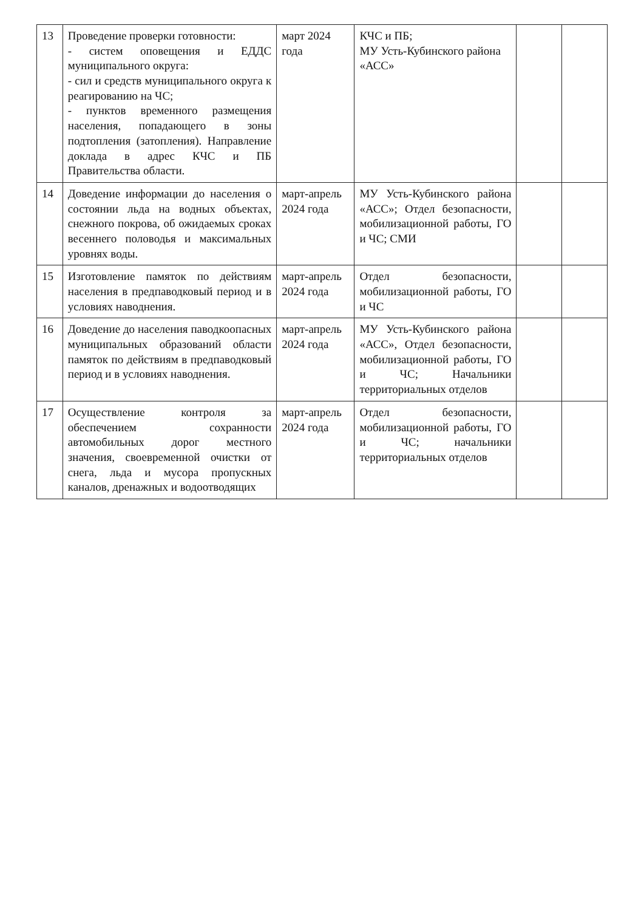| 13 | Проведение проверки готовности: - систем оповещения и ЕДДС муниципального округа: - сил и средств муниципального округа к реагированию на ЧС; - пунктов временного размещения населения, попадающего в зоны подтопления (затопления). Направление доклада в адрес КЧС и ПБ Правительства области. | март 2024 года | КЧС и ПБ; МУ Усть-Кубинского района «АСС» | | |
| 14 | Доведение информации до населения о состоянии льда на водных объектах, снежного покрова, об ожидаемых сроках весеннего половодья и максимальных уровнях воды. | март-апрель 2024 года | МУ Усть-Кубинского района «АСС»; Отдел безопасности, мобилизационной работы, ГО и ЧС; СМИ | | |
| 15 | Изготовление памяток по действиям населения в предпаводковый период и в условиях наводнения. | март-апрель 2024 года | Отдел безопасности, мобилизационной работы, ГО и ЧС | | |
| 16 | Доведение до населения паводкоопасных муниципальных образований области памяток по действиям в предпаводковый период и в условиях наводнения. | март-апрель 2024 года | МУ Усть-Кубинского района «АСС», Отдел безопасности, мобилизационной работы, ГО и ЧС; Начальники территориальных отделов | | |
| 17 | Осуществление контроля за обеспечением сохранности автомобильных дорог местного значения, своевременной очистки от снега, льда и мусора пропускных каналов, дренажных и водоотводящих | март-апрель 2024 года | Отдел безопасности, мобилизационной работы, ГО и ЧС; начальники территориальных отделов | | |